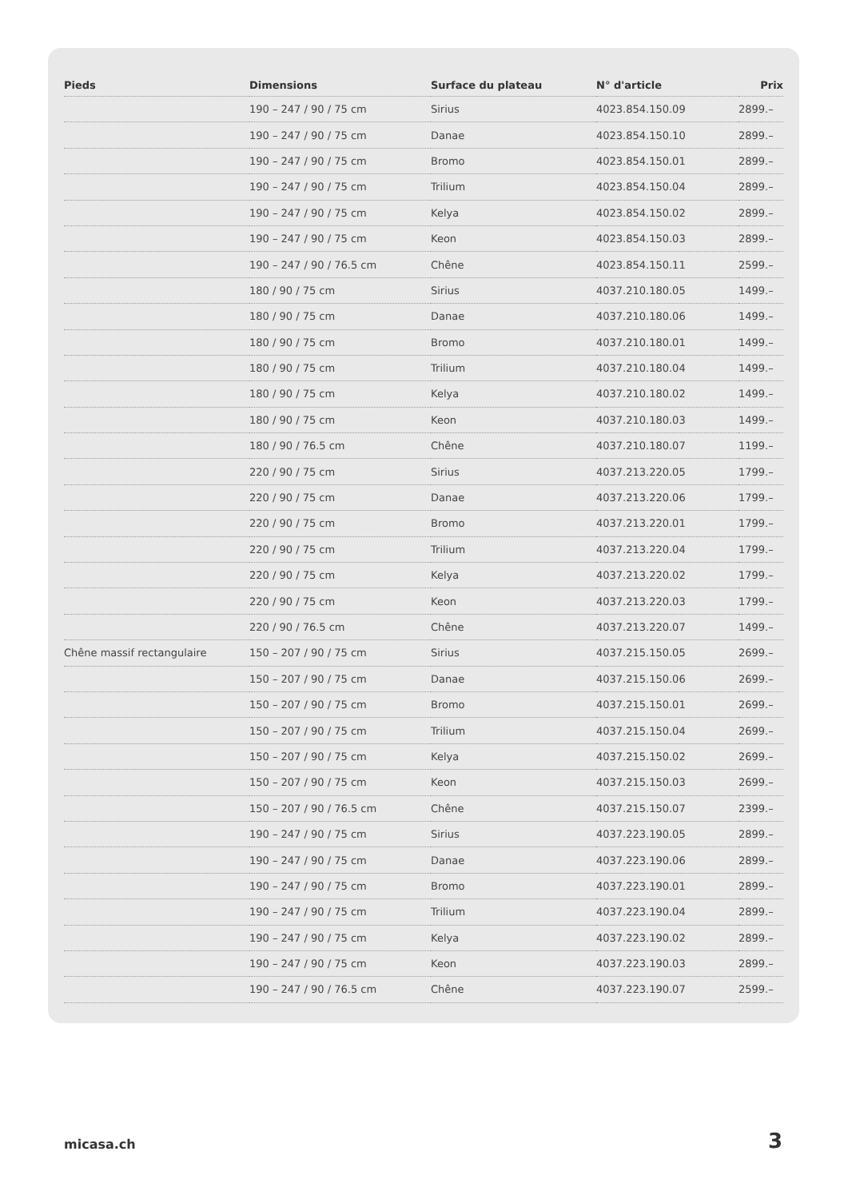| Pieds | Dimensions | Surface du plateau | N° d'article | Prix |
| --- | --- | --- | --- | --- |
| | 190 – 247 / 90 / 75 cm | Sirius | 4023.854.150.09 | 2899.– |
| | 190 – 247 / 90 / 75 cm | Danae | 4023.854.150.10 | 2899.– |
| | 190 – 247 / 90 / 75 cm | Bromo | 4023.854.150.01 | 2899.– |
| | 190 – 247 / 90 / 75 cm | Trilium | 4023.854.150.04 | 2899.– |
| | 190 – 247 / 90 / 75 cm | Kelya | 4023.854.150.02 | 2899.– |
| | 190 – 247 / 90 / 75 cm | Keon | 4023.854.150.03 | 2899.– |
| | 190 – 247 / 90 / 76.5 cm | Chêne | 4023.854.150.11 | 2599.– |
| | 180 / 90 / 75 cm | Sirius | 4037.210.180.05 | 1499.– |
| | 180 / 90 / 75 cm | Danae | 4037.210.180.06 | 1499.– |
| | 180 / 90 / 75 cm | Bromo | 4037.210.180.01 | 1499.– |
| | 180 / 90 / 75 cm | Trilium | 4037.210.180.04 | 1499.– |
| | 180 / 90 / 75 cm | Kelya | 4037.210.180.02 | 1499.– |
| | 180 / 90 / 75 cm | Keon | 4037.210.180.03 | 1499.– |
| | 180 / 90 / 76.5 cm | Chêne | 4037.210.180.07 | 1199.– |
| | 220 / 90 / 75 cm | Sirius | 4037.213.220.05 | 1799.– |
| | 220 / 90 / 75 cm | Danae | 4037.213.220.06 | 1799.– |
| | 220 / 90 / 75 cm | Bromo | 4037.213.220.01 | 1799.– |
| | 220 / 90 / 75 cm | Trilium | 4037.213.220.04 | 1799.– |
| | 220 / 90 / 75 cm | Kelya | 4037.213.220.02 | 1799.– |
| | 220 / 90 / 75 cm | Keon | 4037.213.220.03 | 1799.– |
| | 220 / 90 / 76.5 cm | Chêne | 4037.213.220.07 | 1499.– |
| Chêne massif rectangulaire | 150 – 207 / 90 / 75 cm | Sirius | 4037.215.150.05 | 2699.– |
| | 150 – 207 / 90 / 75 cm | Danae | 4037.215.150.06 | 2699.– |
| | 150 – 207 / 90 / 75 cm | Bromo | 4037.215.150.01 | 2699.– |
| | 150 – 207 / 90 / 75 cm | Trilium | 4037.215.150.04 | 2699.– |
| | 150 – 207 / 90 / 75 cm | Kelya | 4037.215.150.02 | 2699.– |
| | 150 – 207 / 90 / 75 cm | Keon | 4037.215.150.03 | 2699.– |
| | 150 – 207 / 90 / 76.5 cm | Chêne | 4037.215.150.07 | 2399.– |
| | 190 – 247 / 90 / 75 cm | Sirius | 4037.223.190.05 | 2899.– |
| | 190 – 247 / 90 / 75 cm | Danae | 4037.223.190.06 | 2899.– |
| | 190 – 247 / 90 / 75 cm | Bromo | 4037.223.190.01 | 2899.– |
| | 190 – 247 / 90 / 75 cm | Trilium | 4037.223.190.04 | 2899.– |
| | 190 – 247 / 90 / 75 cm | Kelya | 4037.223.190.02 | 2899.– |
| | 190 – 247 / 90 / 75 cm | Keon | 4037.223.190.03 | 2899.– |
| | 190 – 247 / 90 / 76.5 cm | Chêne | 4037.223.190.07 | 2599.– |
micasa.ch 3